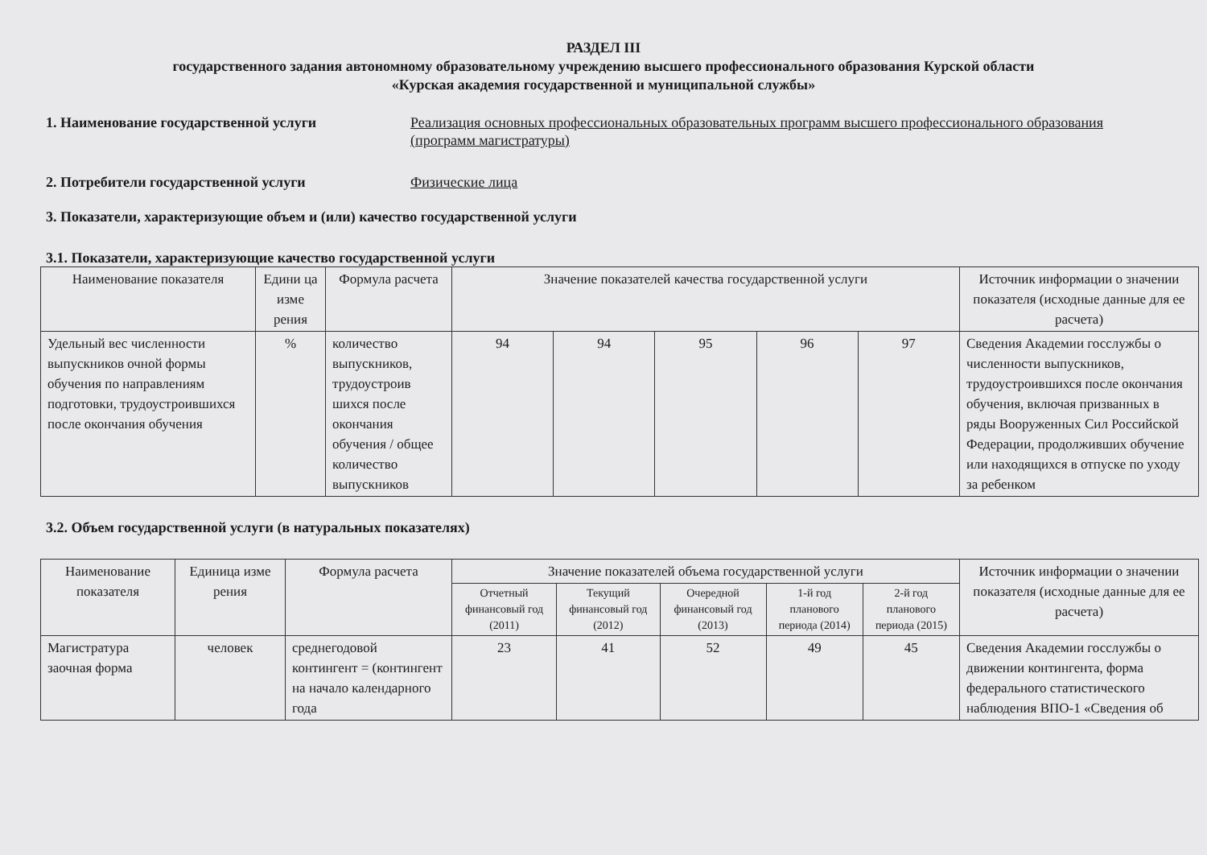РАЗДЕЛ III
государственного задания автономному образовательному учреждению высшего профессионального образования Курской области
«Курская академия государственной и муниципальной службы»
1. Наименование государственной услуги Реализация основных профессиональных образовательных программ высшего профессионального образования (программ магистратуры)
2. Потребители государственной услуги Физические лица
3. Показатели, характеризующие объем и (или) качество государственной услуги
3.1. Показатели, характеризующие качество государственной услуги
| Наименование показателя | Едини ца изме рения | Формула расчета | Значение показателей качества государственной услуги | | | | | Источник информации о значении показателя (исходные данные для ее расчета) |
| --- | --- | --- | --- | --- | --- | --- | --- | --- |
| Удельный вес численности выпускников очной формы обучения по направлениям подготовки, трудоустроившихся после окончания обучения | % | количество выпускников, трудоустроив шихся после окончания обучения / общее количество выпускников | 94 | 94 | 95 | 96 | 97 | Сведения Академии госслужбы о численности выпускников, трудоустроившихся после окончания обучения, включая призванных в ряды Вооруженных Сил Российской Федерации, продолживших обучение или находящихся в отпуске по уходу за ребенком |
3.2. Объем государственной услуги (в натуральных показателях)
| Наименование показателя | Единица изме рения | Формула расчета | Значение показателей объема государственной услуги | | | | | Источник информации о значении показателя (исходные данные для ее расчета) |
| --- | --- | --- | --- | --- | --- | --- | --- | --- |
| | | | Отчетный финансовый год (2011) | Текущий финансовый год (2012) | Очередной финансовый год (2013) | 1-й год планового периода (2014) | 2-й год планового периода (2015) | |
| Магистратура заочная форма | человек | среднегодовой контингент = (контингент на начало календарного года | 23 | 41 | 52 | 49 | 45 | Сведения Академии госслужбы о движении контингента, форма федерального статистического наблюдения ВПО-1 «Сведения об |